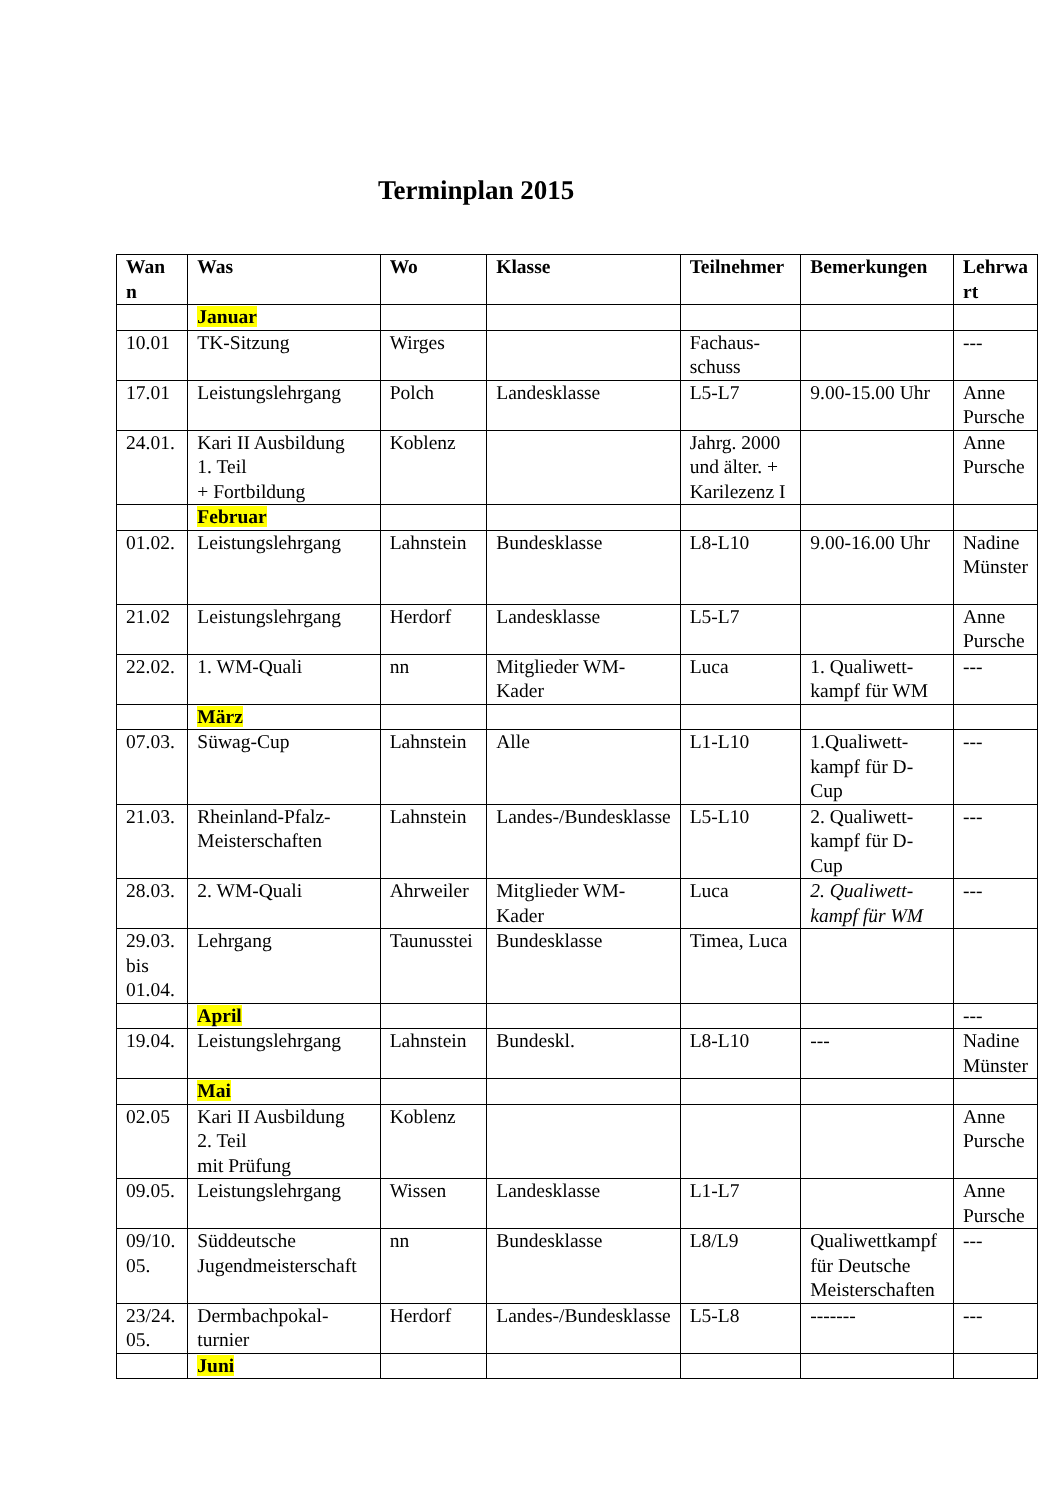Terminplan 2015
| Wan n | Was | Wo | Klasse | Teilnehmer | Bemerkungen | Lehrwa rt |
| --- | --- | --- | --- | --- | --- | --- |
| | Januar | | | | | |
| 10.01 | TK-Sitzung | Wirges | | Fachaus-schuss | | --- |
| 17.01 | Leistungslehrgang | Polch | Landesklasse | L5-L7 | 9.00-15.00 Uhr | Anne Pursche |
| 24.01. | Kari II Ausbildung 1. Teil + Fortbildung | Koblenz | | Jahrg. 2000 und älter. + Karilezenz I | | Anne Pursche |
| | Februar | | | | | |
| 01.02. | Leistungslehrgang | Lahnstein | Bundesklasse | L8-L10 | 9.00-16.00 Uhr | Nadine Münster |
| 21.02 | Leistungslehrgang | Herdorf | Landesklasse | L5-L7 | | Anne Pursche |
| 22.02. | 1. WM-Quali | nn | Mitglieder WM-Kader | Luca | 1. Qualiwett-kampf für WM | --- |
| | März | | | | | |
| 07.03. | Süwag-Cup | Lahnstein | Alle | L1-L10 | 1.Qualiwett-kampf für D-Cup | --- |
| 21.03. | Rheinland-Pfalz-Meisterschaften | Lahnstein | Landes-/Bundesklasse | L5-L10 | 2. Qualiwett-kampf für D-Cup | --- |
| 28.03. | 2. WM-Quali | Ahrweiler | Mitglieder WM-Kader | Luca | 2. Qualiwett-kampf für WM | --- |
| 29.03. bis 01.04. | Lehrgang | Taunusstei | Bundesklasse | Timea, Luca | | |
| | April | | | | | --- |
| 19.04. | Leistungslehrgang | Lahnstein | Bundeskl. | L8-L10 | --- | Nadine Münster |
| | Mai | | | | | |
| 02.05 | Kari II Ausbildung 2. Teil mit Prüfung | Koblenz | | | | Anne Pursche |
| 09.05. | Leistungslehrgang | Wissen | Landesklasse | L1-L7 | | Anne Pursche |
| 09/10. 05. | Süddeutsche Jugendmeisterschaft | nn | Bundesklasse | L8/L9 | Qualiwettkampf für Deutsche Meisterschaften | --- |
| 23/24. 05. | Dermbachpokal-turnier | Herdorf | Landes-/Bundesklasse | L5-L8 | ------- | --- |
| | Juni | | | | | |